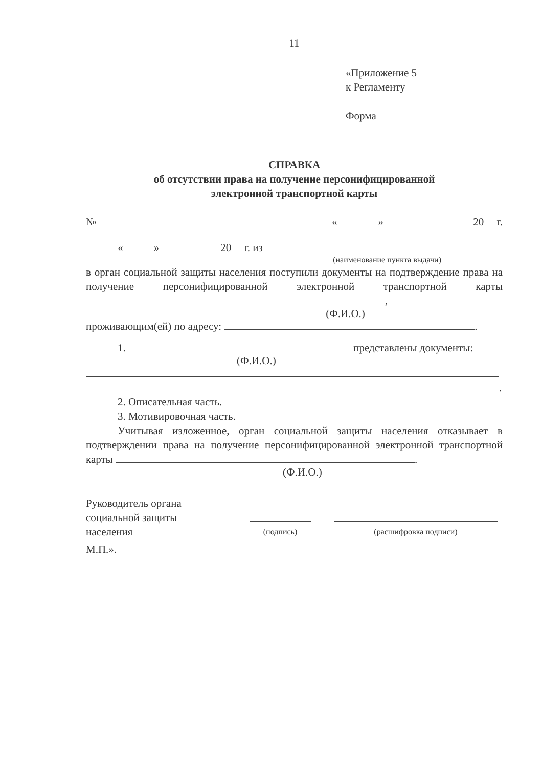11
«Приложение 5
к Регламенту
Форма
СПРАВКА
об отсутствии права на получение персонифицированной
электронной транспортной карты
№ « » 20 г.
« » 20 г. из
(наименование пункта выдачи)
в орган социальной защиты населения поступили документы на подтверждение права на получение персонифицированной электронной транспортной карты ,
(Ф.И.О.)
проживающим(ей) по адресу: .
1. представлены документы:
(Ф.И.О.)
.
2. Описательная часть.
3. Мотивировочная часть.
Учитывая изложенное, орган социальной защиты населения отказывает в подтверждении права на получение персонифицированной электронной транспортной карты .
(Ф.И.О.)
Руководитель органа
социальной защиты
населения
(подпись)
(расшифровка подписи)
М.П.».